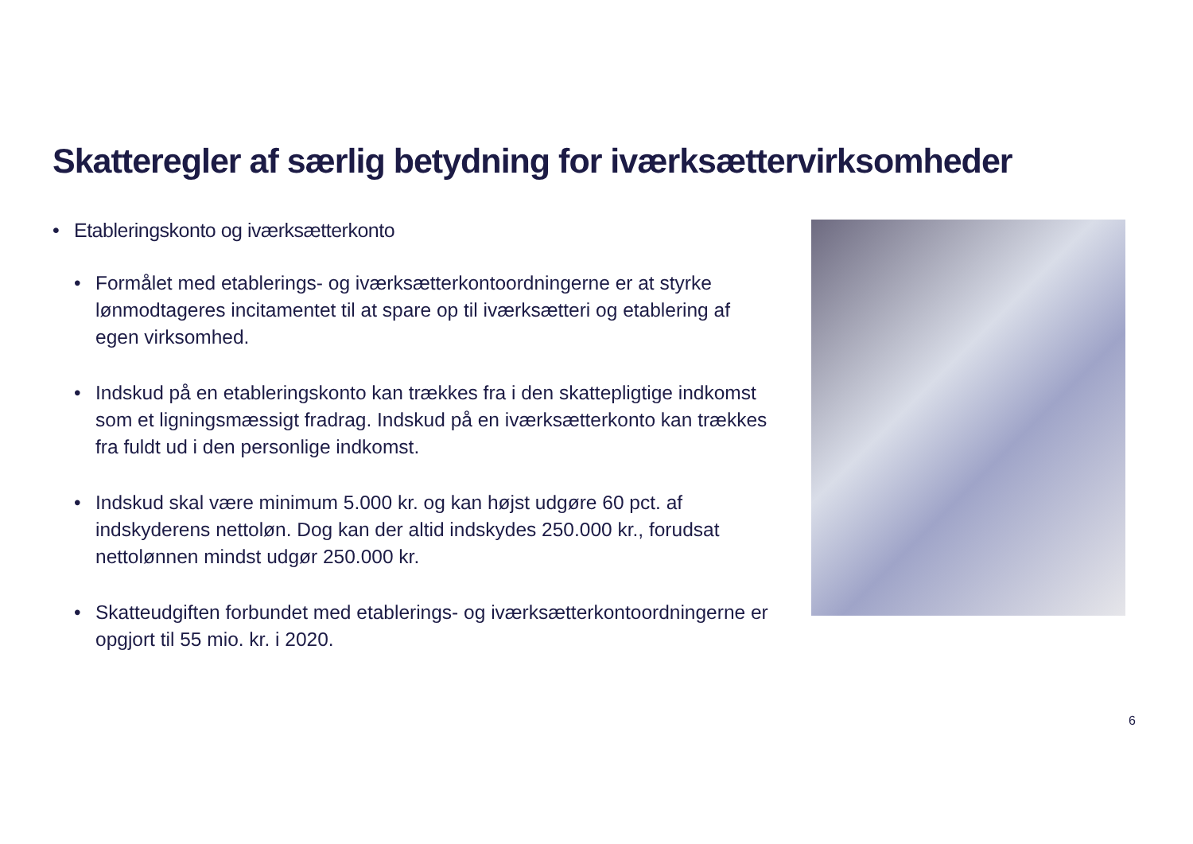Skatteregler af særlig betydning for iværksættervirksomheder
• Etableringskonto og iværksætterkonto
• Formålet med etablerings- og iværksætterkontoordningerne er at styrke lønmodtageres incitamentet til at spare op til iværksætteri og etablering af egen virksomhed.
• Indskud på en etableringskonto kan trækkes fra i den skattepligtige indkomst som et ligningsmæssigt fradrag. Indskud på en iværksætterkonto kan trækkes fra fuldt ud i den personlige indkomst.
• Indskud skal være minimum 5.000 kr. og kan højst udgøre 60 pct. af indskyderens nettoløn. Dog kan der altid indskydes 250.000 kr., forudsat nettolønnen mindst udgør 250.000 kr.
• Skatteudgiften forbundet med etablerings- og iværksætterkontoordningerne er opgjort til 55 mio. kr. i 2020.
6